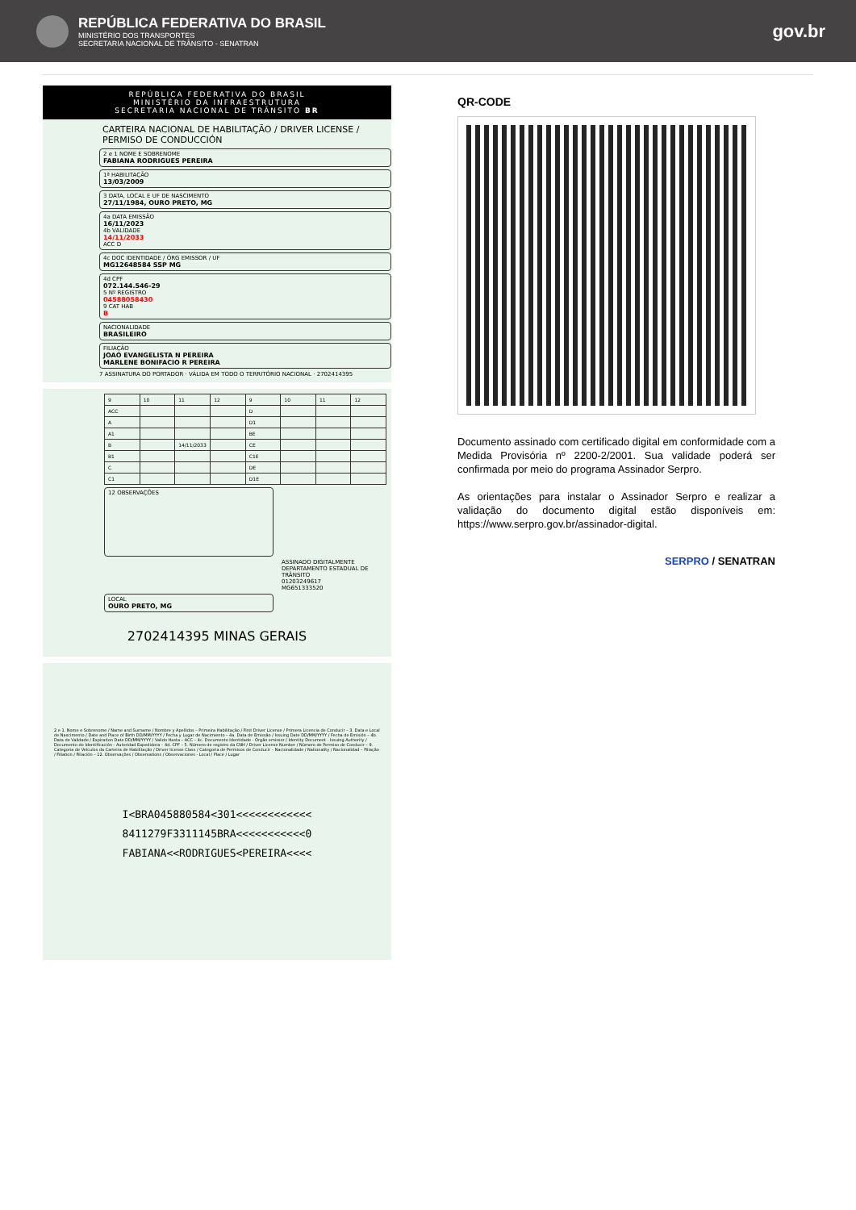REPÚBLICA FEDERATIVA DO BRASIL
MINISTÉRIO DOS TRANSPORTES
SECRETARIA NACIONAL DE TRÂNSITO - SENATRAN
gov.br
REPÚBLICA FEDERATIVA DO BRASIL
MINISTÉRIO DA INFRAESTRUTURA
SECRETARIA NACIONAL DE TRÂNSITO BR
CARTEIRA NACIONAL DE HABILITAÇÃO / DRIVER LICENSE / PERMISO DE CONDUCCIÓN
2 e 1 NOME E SOBRENOME
FABIANA RODRIGUES PEREIRA
1ª HABILITAÇÃO
13/03/2009
3 DATA, LOCAL E UF DE NASCIMENTO
27/11/1984, OURO PRETO, MG
4a DATA EMISSÃO
16/11/2023
4b VALIDADE
14/11/2033
ACC D
4c DOC IDENTIDADE / ÓRG EMISSOR / UF
MG12648584 SSP MG
4d CPF
072.144.546-29
5 Nº REGISTRO
04588058430
9 CAT HAB
B
NACIONALIDADE
BRASILEIRO
FILIAÇÃO
JOAO EVANGELISTA N PEREIRA
MARLENE BONIFACIO R PEREIRA
7 ASSINATURA DO PORTADOR · VÁLIDA EM TODO O TERRITÓRIO NACIONAL · 2702414395
| 9 | 10 | 11 | 12 | 9 | 10 | 11 | 12 |
| ACC | | | | D | | | |
| A | | | | D1 | | | |
| A1 | | | | BE | | | |
| B | | 14/11/2033 | | CE | | | |
| B1 | | | | C1E | | | |
| C | | | | DE | | | |
| C1 | | | | D1E | | | |
12 OBSERVAÇÕES
ASSINADO DIGITALMENTE
DEPARTAMENTO ESTADUAL DE TRÂNSITO
01203249617
MG651333520
LOCAL
OURO PRETO, MG
2702414395 MINAS GERAIS
2 e 1. Nome e Sobrenome / Name and Surname / Nombre y Apellidos – Primeira Habilitação / First Driver License / Primera Licencia de Conducir – 3. Data e Local de Nascimento / Date and Place of Birth DD/MM/YYYY / Fecha y Lugar de Nacimiento – 4a. Data de Emissão / Issuing Date DD/MM/YYYY / Fecha de Emisión – 4b. Data de Validade / Expiration Date DD/MM/YYYY / Valido Hasta – ACC – 4c. Documento Identidade - Órgão emissor / Identity Document - Issuing Authority / Documento de Identificación - Autoridad Expedidora – 4d. CPF – 5. Número de registro da CNH / Driver License Number / Número de Permiso de Conducir – 9. Categoria de Veículos da Carteira de Habilitação / Driver license Class / Categoria de Permisos de Conducir – Nacionalidade / Nationality / Nacionalidad – Filiação / Filiation / Filiación – 12. Observações / Observations / Observaciones - Local / Place / Lugar
I<BRA045880584<301<<<<<<<<<<<<
8411279F3311145BRA<<<<<<<<<<<0
FABIANA<<RODRIGUES<PEREIRA<<<<
QR-CODE
Documento assinado com certificado digital em conformidade com a Medida Provisória nº 2200-2/2001. Sua validade poderá ser confirmada por meio do programa Assinador Serpro.
As orientações para instalar o Assinador Serpro e realizar a validação do documento digital estão disponíveis em: https://www.serpro.gov.br/assinador-digital.
SERPRO / SENATRAN